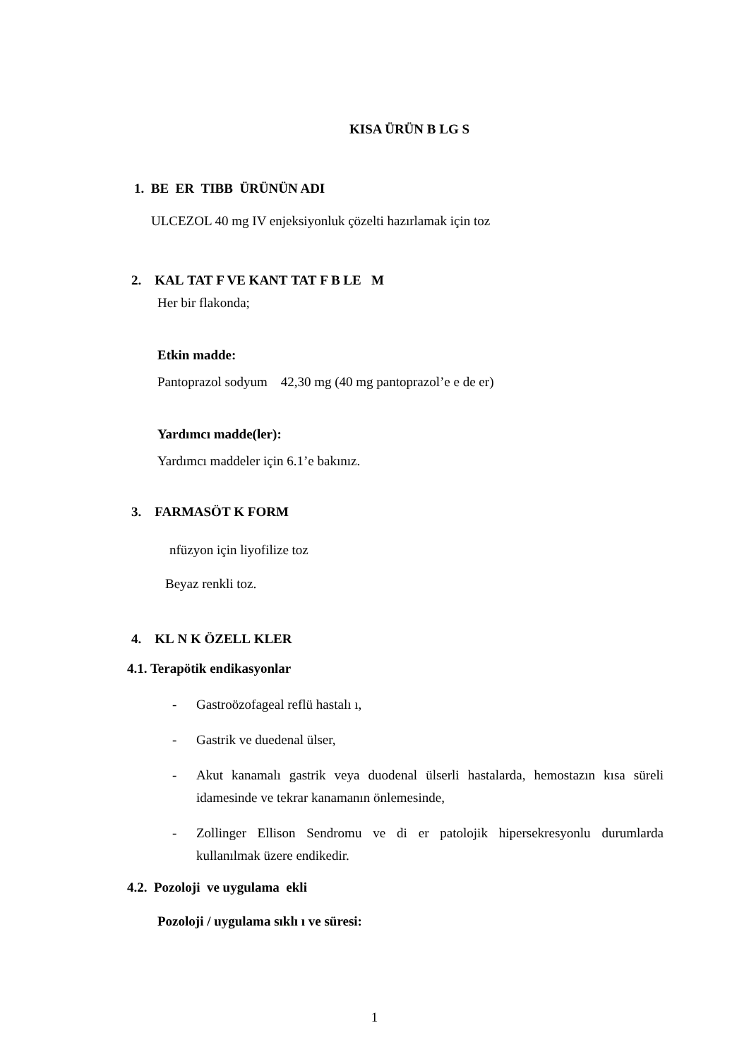KISA ÜRÜN B LG S
1. BE ER TIBB ÜRÜNÜN ADI
ULCEZOL 40 mg IV enjeksiyonluk çözelti hazırlamak için toz
2. KAL TAT F VE KANT TAT F B LE M
Her bir flakonda;
Etkin madde:
Pantoprazol sodyum 42,30 mg (40 mg pantoprazol’e e de er)
Yardımcı madde(ler):
Yardımcı maddeler için 6.1’e bakınız.
3. FARMASÖT K FORM
nfüzyon için liyofilize toz
Beyaz renkli toz.
4. KL N K ÖZELL KLER
4.1. Terapötik endikasyonlar
- Gastroözofageal reflü hastalı ı,
- Gastrik ve duedenal ülser,
- Akut kanamalı gastrik veya duodenal ülserli hastalarda, hemostazın kısa süreli idamesinde ve tekrar kanamanın önlemesinde,
- Zollinger Ellison Sendromu ve di er patolojik hipersekresyonlu durumlarda kullanılmak üzere endikedir.
4.2. Pozoloji ve uygulama ekli
Pozoloji / uygulama sıklı ı ve süresi:
1